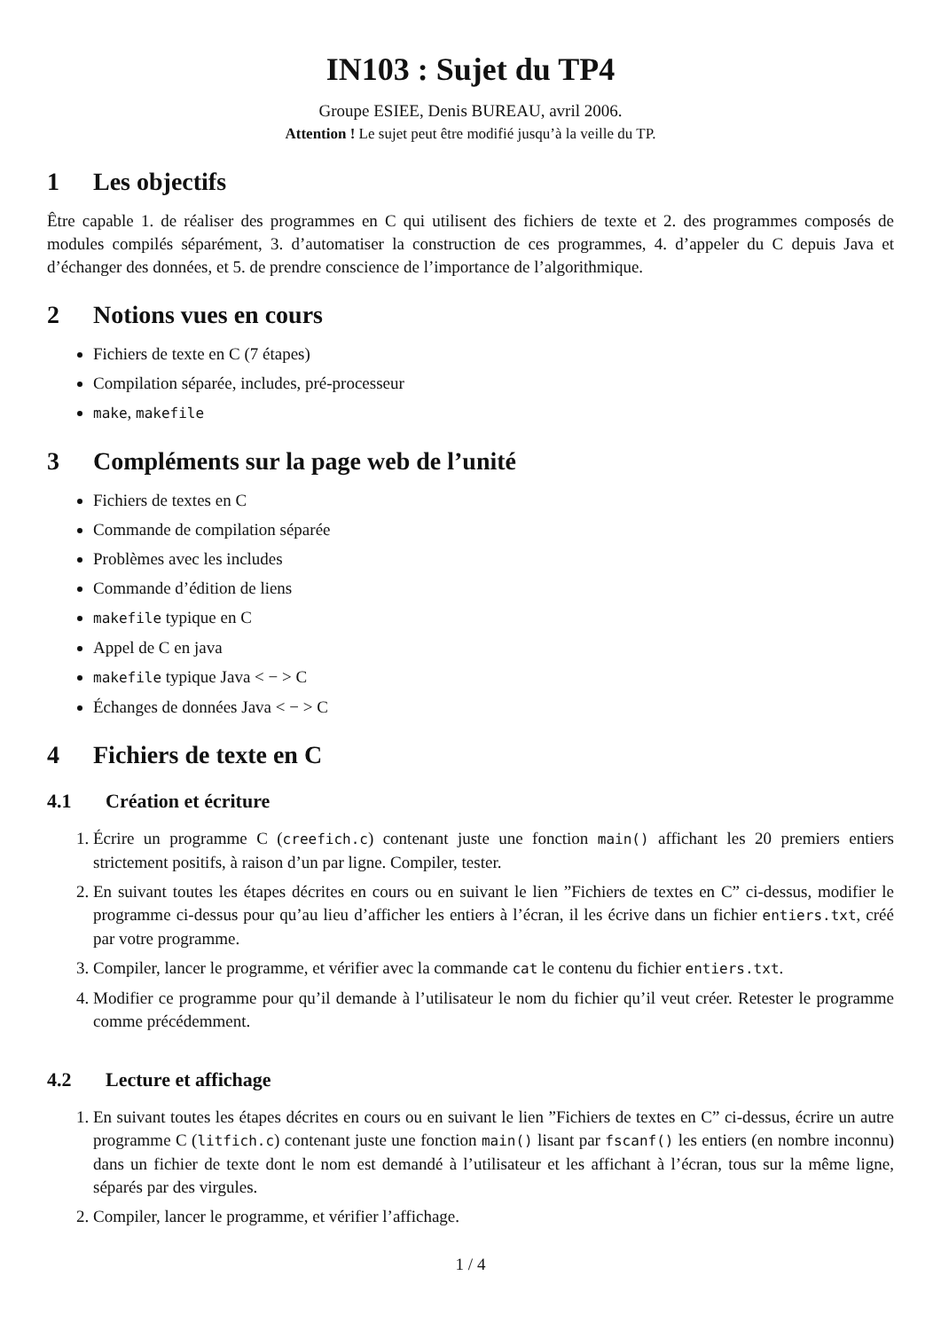IN103 : Sujet du TP4
Groupe ESIEE, Denis BUREAU, avril 2006.
Attention ! Le sujet peut être modifié jusqu’à la veille du TP.
1 Les objectifs
Être capable 1. de réaliser des programmes en C qui utilisent des fichiers de texte et 2. des programmes composés de modules compilés séparément, 3. d’automatiser la construction de ces programmes, 4. d’appeler du C depuis Java et d’échanger des données, et 5. de prendre conscience de l’importance de l’algorithmique.
2 Notions vues en cours
Fichiers de texte en C (7 étapes)
Compilation séparée, includes, pré-processeur
make, makefile
3 Compléments sur la page web de l’unité
Fichiers de textes en C
Commande de compilation séparée
Problèmes avec les includes
Commande d’édition de liens
makefile typique en C
Appel de C en java
makefile typique Java < − > C
Échanges de données Java < − > C
4 Fichiers de texte en C
4.1 Création et écriture
1. Écrire un programme C (creefich.c) contenant juste une fonction main() affichant les 20 premiers entiers strictement positifs, à raison d’un par ligne. Compiler, tester.
2. En suivant toutes les étapes décrites en cours ou en suivant le lien ”Fichiers de textes en C” ci-dessus, modifier le programme ci-dessus pour qu’au lieu d’afficher les entiers à l’écran, il les écrive dans un fichier entiers.txt, créé par votre programme.
3. Compiler, lancer le programme, et vérifier avec la commande cat le contenu du fichier entiers.txt.
4. Modifier ce programme pour qu’il demande à l’utilisateur le nom du fichier qu’il veut créer. Retester le programme comme précédemment.
4.2 Lecture et affichage
1. En suivant toutes les étapes décrites en cours ou en suivant le lien ”Fichiers de textes en C” ci-dessus, écrire un autre programme C (litfich.c) contenant juste une fonction main() lisant par fscanf() les entiers (en nombre inconnu) dans un fichier de texte dont le nom est demandé à l’utilisateur et les affichant à l’écran, tous sur la même ligne, séparés par des virgules.
2. Compiler, lancer le programme, et vérifier l’affichage.
1 / 4